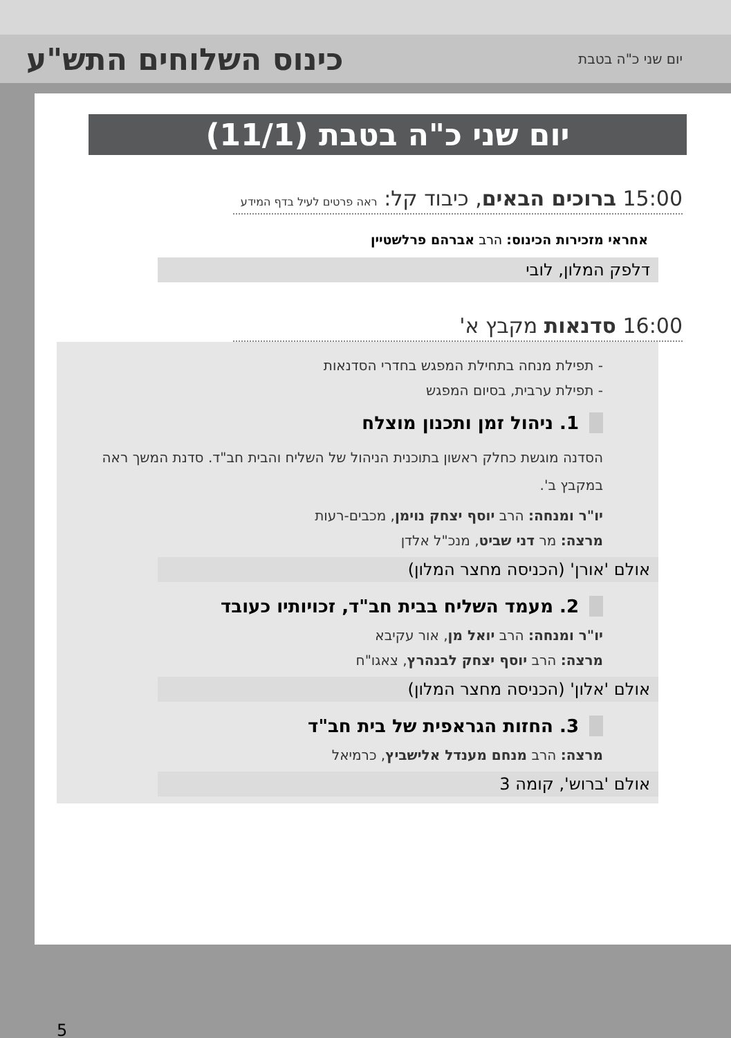יום שני כ"ה בטבת
כינוס השלוחים התש"ע
יום שני כ"ה בטבת (11/1)
15:00 ברוכים הבאים, כיבוד קל: ראה פרטים לעיל בדף המידע
אחראי מזכירות הכינוס: הרב אברהם פרלשטיין
דלפק המלון, לובי
16:00 סדנאות מקבץ א'
- תפילת מנחה בתחילת המפגש בחדרי הסדנאות
- תפילת ערבית, בסיום המפגש
1. ניהול זמן ותכנון מוצלח
הסדנה מוגשת כחלק ראשון בתוכנית הניהול של השליח והבית חב"ד. סדנת המשך ראה במקבץ ב'.
יו"ר ומנחה: הרב יוסף יצחק נוימן, מכבים-רעות
מרצה: מר דני שביט, מנכ"ל אלדן
אולם 'אורן' (הכניסה מחצר המלון)
2. מעמד השליח בבית חב"ד, זכויותיו כעובד
יו"ר ומנחה: הרב יואל מן, אור עקיבא
מרצה: הרב יוסף יצחק לבנהרץ, צאגו"ח
אולם 'אלון' (הכניסה מחצר המלון)
3. החזות הגראפית של בית חב"ד
מרצה: הרב מנחם מענדל אלישביץ, כרמיאל
אולם 'ברוש', קומה 3
5